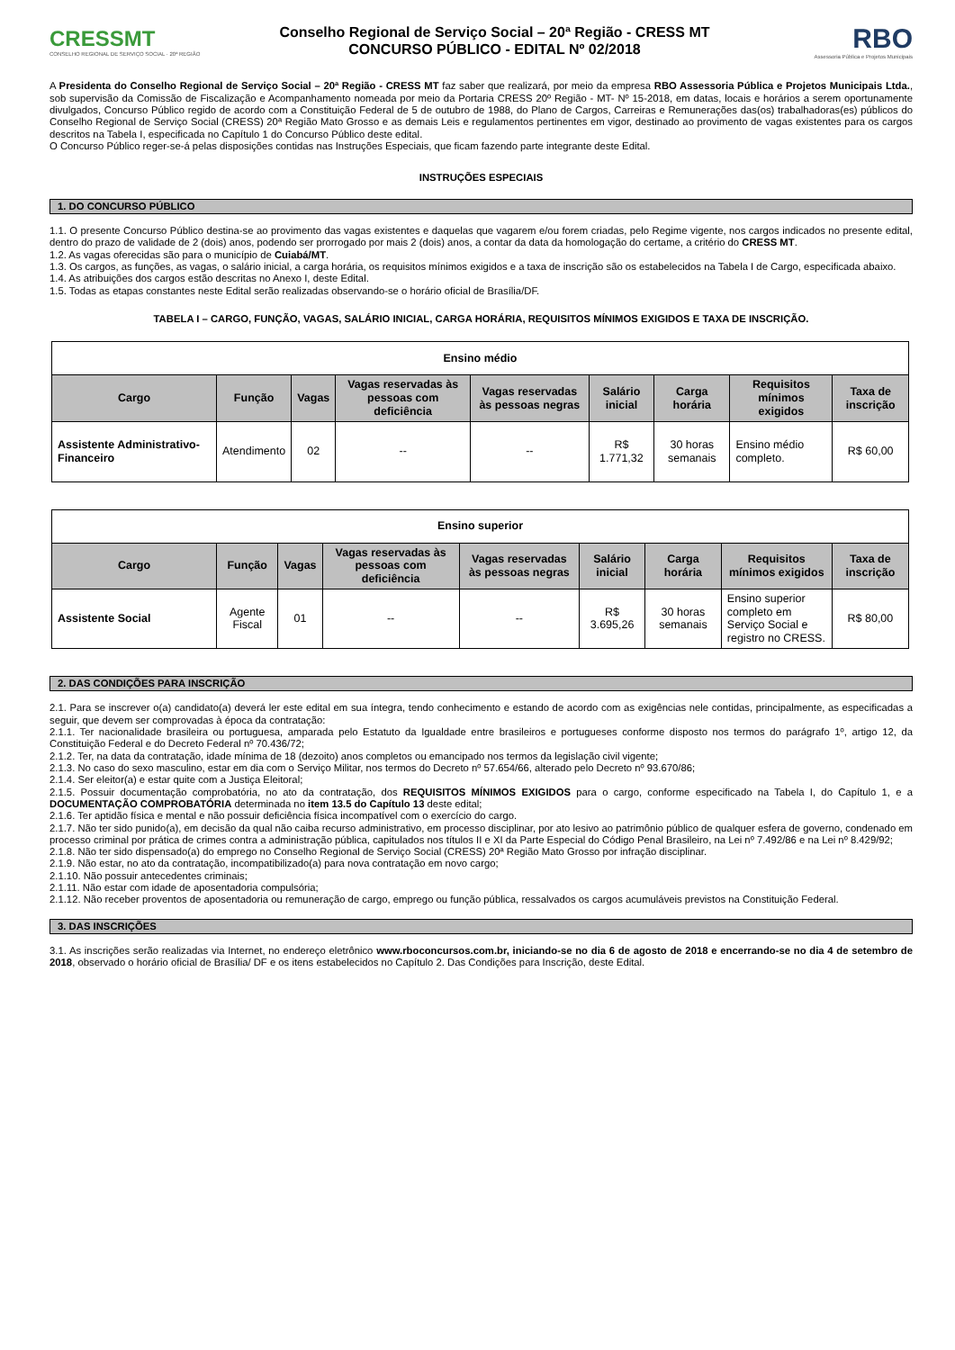CRESSMT
CONSELHO REGIONAL DE SERVIÇO SOCIAL · 20ª REGIÃO
Conselho Regional de Serviço Social – 20ª Região - CRESS MT
CONCURSO PÚBLICO - EDITAL Nº 02/2018
RBO
Assessoria Pública e Projetos Municipais
A Presidenta do Conselho Regional de Serviço Social – 20ª Região - CRESS MT faz saber que realizará, por meio da empresa RBO Assessoria Pública e Projetos Municipais Ltda., sob supervisão da Comissão de Fiscalização e Acompanhamento nomeada por meio da Portaria CRESS 20º Região - MT- Nº 15-2018, em datas, locais e horários a serem oportunamente divulgados, Concurso Público regido de acordo com a Constituição Federal de 5 de outubro de 1988, do Plano de Cargos, Carreiras e Remunerações das(os) trabalhadoras(es) públicos do Conselho Regional de Serviço Social (CRESS) 20ª Região Mato Grosso e as demais Leis e regulamentos pertinentes em vigor, destinado ao provimento de vagas existentes para os cargos descritos na Tabela I, especificada no Capítulo 1 do Concurso Público deste edital.
O Concurso Público reger-se-á pelas disposições contidas nas Instruções Especiais, que ficam fazendo parte integrante deste Edital.
INSTRUÇÕES ESPECIAIS
1. DO CONCURSO PÚBLICO
1.1. O presente Concurso Público destina-se ao provimento das vagas existentes e daquelas que vagarem e/ou forem criadas, pelo Regime vigente, nos cargos indicados no presente edital, dentro do prazo de validade de 2 (dois) anos, podendo ser prorrogado por mais 2 (dois) anos, a contar da data da homologação do certame, a critério do CRESS MT.
1.2. As vagas oferecidas são para o município de Cuiabá/MT.
1.3. Os cargos, as funções, as vagas, o salário inicial, a carga horária, os requisitos mínimos exigidos e a taxa de inscrição são os estabelecidos na Tabela I de Cargo, especificada abaixo.
1.4. As atribuições dos cargos estão descritas no Anexo I, deste Edital.
1.5. Todas as etapas constantes neste Edital serão realizadas observando-se o horário oficial de Brasília/DF.
TABELA I – CARGO, FUNÇÃO, VAGAS, SALÁRIO INICIAL, CARGA HORÁRIA, REQUISITOS MÍNIMOS EXIGIDOS E TAXA DE INSCRIÇÃO.
| Ensino médio | | | | | | | | |
| --- | --- | --- | --- | --- | --- | --- | --- | --- |
| Cargo | Função | Vagas | Vagas reservadas às pessoas com deficiência | Vagas reservadas às pessoas negras | Salário inicial | Carga horária | Requisitos mínimos exigidos | Taxa de inscrição |
| Assistente Administrativo-Financeiro | Atendimento | 02 | -- | -- | R$ 1.771,32 | 30 horas semanais | Ensino médio completo. | R$ 60,00 |
| Ensino superior | | | | | | | | |
| --- | --- | --- | --- | --- | --- | --- | --- | --- |
| Cargo | Função | Vagas | Vagas reservadas às pessoas com deficiência | Vagas reservadas às pessoas negras | Salário inicial | Carga horária | Requisitos mínimos exigidos | Taxa de inscrição |
| Assistente Social | Agente Fiscal | 01 | -- | -- | R$ 3.695,26 | 30 horas semanais | Ensino superior completo em Serviço Social e registro no CRESS. | R$ 80,00 |
2. DAS CONDIÇÕES PARA INSCRIÇÃO
2.1. Para se inscrever o(a) candidato(a) deverá ler este edital em sua íntegra, tendo conhecimento e estando de acordo com as exigências nele contidas, principalmente, as especificadas a seguir, que devem ser comprovadas à época da contratação:
2.1.1. Ter nacionalidade brasileira ou portuguesa, amparada pelo Estatuto da Igualdade entre brasileiros e portugueses conforme disposto nos termos do parágrafo 1º, artigo 12, da Constituição Federal e do Decreto Federal nº 70.436/72;
2.1.2. Ter, na data da contratação, idade mínima de 18 (dezoito) anos completos ou emancipado nos termos da legislação civil vigente;
2.1.3. No caso do sexo masculino, estar em dia com o Serviço Militar, nos termos do Decreto nº 57.654/66, alterado pelo Decreto nº 93.670/86;
2.1.4. Ser eleitor(a) e estar quite com a Justiça Eleitoral;
2.1.5. Possuir documentação comprobatória, no ato da contratação, dos REQUISITOS MÍNIMOS EXIGIDOS para o cargo, conforme especificado na Tabela I, do Capítulo 1, e a DOCUMENTAÇÃO COMPROBATÓRIA determinada no item 13.5 do Capítulo 13 deste edital;
2.1.6. Ter aptidão física e mental e não possuir deficiência física incompatível com o exercício do cargo.
2.1.7. Não ter sido punido(a), em decisão da qual não caiba recurso administrativo, em processo disciplinar, por ato lesivo ao patrimônio público de qualquer esfera de governo, condenado em processo criminal por prática de crimes contra a administração pública, capitulados nos títulos II e XI da Parte Especial do Código Penal Brasileiro, na Lei nº 7.492/86 e na Lei nº 8.429/92;
2.1.8. Não ter sido dispensado(a) do emprego no Conselho Regional de Serviço Social (CRESS) 20ª Região Mato Grosso por infração disciplinar.
2.1.9. Não estar, no ato da contratação, incompatibilizado(a) para nova contratação em novo cargo;
2.1.10. Não possuir antecedentes criminais;
2.1.11. Não estar com idade de aposentadoria compulsória;
2.1.12. Não receber proventos de aposentadoria ou remuneração de cargo, emprego ou função pública, ressalvados os cargos acumuláveis previstos na Constituição Federal.
3. DAS INSCRIÇÕES
3.1. As inscrições serão realizadas via Internet, no endereço eletrônico www.rboconcursos.com.br, iniciando-se no dia 6 de agosto de 2018 e encerrando-se no dia 4 de setembro de 2018, observado o horário oficial de Brasília/ DF e os itens estabelecidos no Capítulo 2. Das Condições para Inscrição, deste Edital.